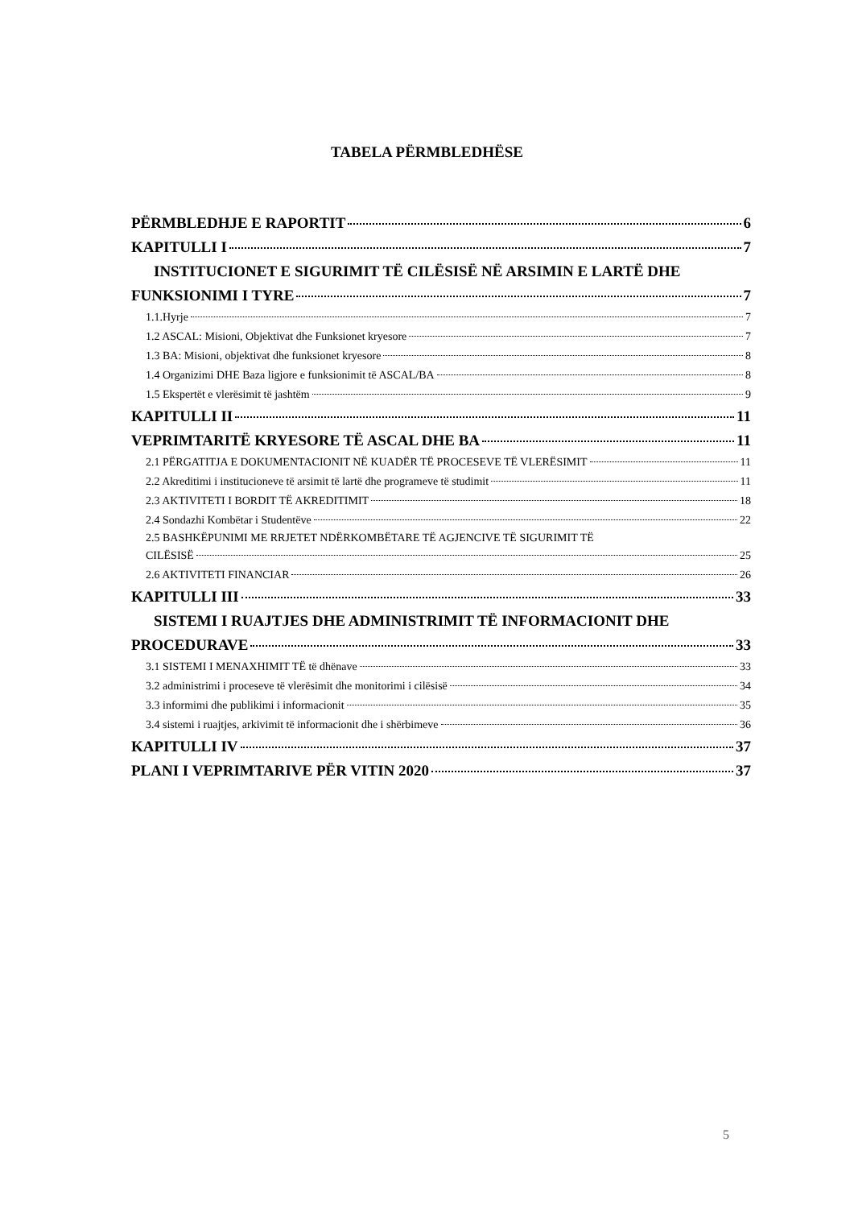TABELA PËRMBLEDHËSE
PËRMBLEDHJE E RAPORTIT 6
KAPITULLI I 7
INSTITUCIONET E SIGURIMIT TË CILËSISË NË ARSIMIN E LARTË DHE
FUNKSIONIMI I TYRE 7
1.1.Hyrje 7
1.2 ASCAL: Misioni, Objektivat dhe Funksionet kryesore 7
1.3 BA: Misioni, objektivat dhe funksionet kryesore 8
1.4 Organizimi DHE Baza ligjore e funksionimit të ASCAL/BA 8
1.5 Ekspertët e vlerësimit të jashtëm 9
KAPITULLI II 11
VEPRIMTARITË KRYESORE TË ASCAL DHE BA 11
2.1 PËRGATITJA E DOKUMENTACIONIT NË KUADËR TË PROCESEVE TË VLERËSIMIT 11
2.2 Akreditimi i institucioneve të arsimit të lartë dhe programeve të studimit 11
2.3 AKTIVITETI I BORDIT TË AKREDITIMIT 18
2.4 Sondazhi Kombëtar i Studentëve 22
2.5 BASHKËPUNIMI ME RRJETET NDËRKOMBËTARE TË AGJENCIVE TË SIGURIMIT TË
CILËSISË 25
2.6 AKTIVITETI FINANCIAR 26
KAPITULLI III 33
SISTEMI I RUAJTJES DHE ADMINISTRIMIT TË INFORMACIONIT DHE
PROCEDURAVE 33
3.1 SISTEMI I MENAXHIMIT TË të dhënave 33
3.2 administrimi i proceseve të vlerësimit dhe monitorimi i cilësisë 34
3.3 informimi dhe publikimi i informacionit 35
3.4 sistemi i ruajtjes, arkivimit të informacionit dhe i shërbimeve 36
KAPITULLI IV 37
PLANI I VEPRIMTARIVE PËR VITIN 2020 37
5